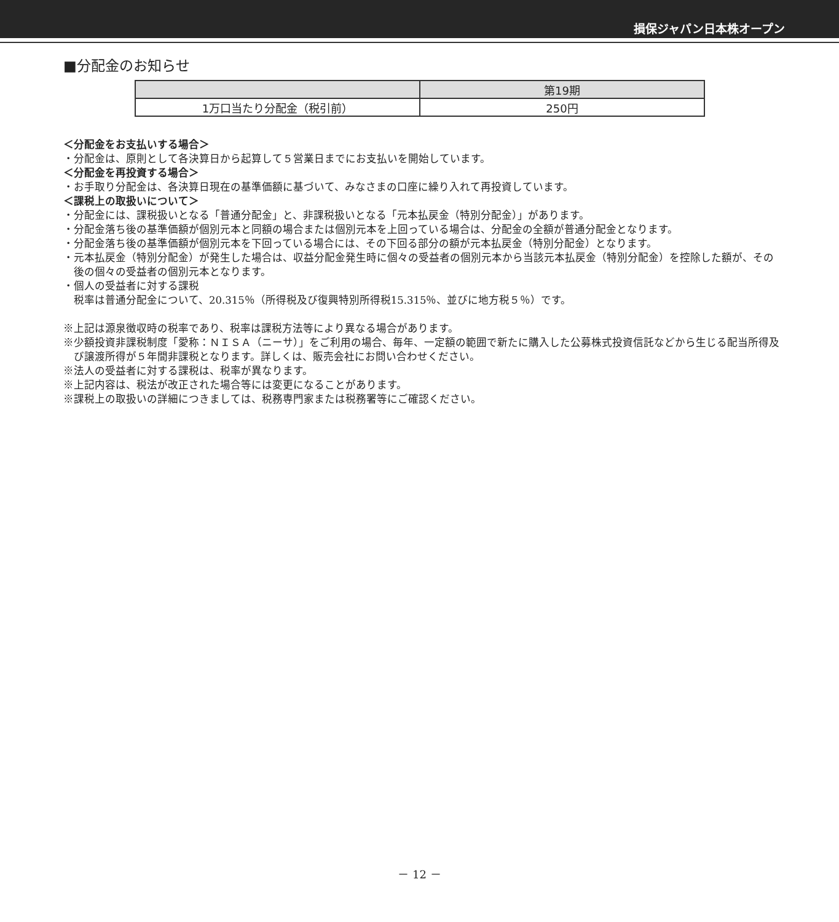損保ジャパン日本株オープン
■分配金のお知らせ
| | 第19期 |
| --- | --- |
| 1万口当たり分配金（税引前） | 250円 |
＜分配金をお支払いする場合＞
・分配金は、原則として各決算日から起算して５営業日までにお支払いを開始しています。
＜分配金を再投資する場合＞
・お手取り分配金は、各決算日現在の基準価額に基づいて、みなさまの口座に繰り入れて再投資しています。
＜課税上の取扱いについて＞
・分配金には、課税扱いとなる「普通分配金」と、非課税扱いとなる「元本払戻金（特別分配金）」があります。
・分配金落ち後の基準価額が個別元本と同額の場合または個別元本を上回っている場合は、分配金の全額が普通分配金となります。
・分配金落ち後の基準価額が個別元本を下回っている場合には、その下回る部分の額が元本払戻金（特別分配金）となります。
・元本払戻金（特別分配金）が発生した場合は、収益分配金発生時に個々の受益者の個別元本から当該元本払戻金（特別分配金）を控除した額が、その後の個々の受益者の個別元本となります。
・個人の受益者に対する課税
税率は普通分配金について、20.315％（所得税及び復興特別所得税15.315％、並びに地方税５％）です。
※上記は源泉徴収時の税率であり、税率は課税方法等により異なる場合があります。
※少額投資非課税制度「愛称：ＮＩＳＡ（ニーサ）」をご利用の場合、毎年、一定額の範囲で新たに購入した公募株式投資信託などから生じる配当所得及び譲渡所得が５年間非課税となります。詳しくは、販売会社にお問い合わせください。
※法人の受益者に対する課税は、税率が異なります。
※上記内容は、税法が改正された場合等には変更になることがあります。
※課税上の取扱いの詳細につきましては、税務専門家または税務署等にご確認ください。
－ 12 －